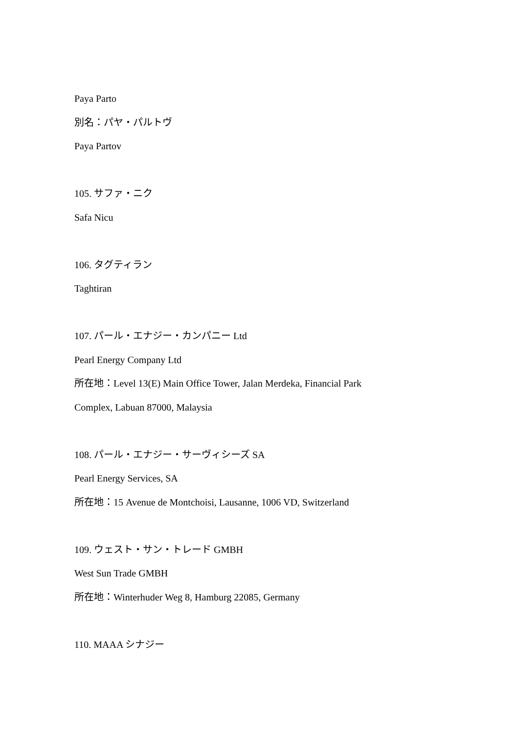Paya Parto
別名：パヤ・パルトヴ
Paya Partov
105. サファ・ニク
Safa Nicu
106. タグティラン
Taghtiran
107. パール・エナジー・カンパニー Ltd
Pearl Energy Company Ltd
所在地：Level 13(E) Main Office Tower, Jalan Merdeka, Financial Park
Complex, Labuan 87000, Malaysia
108. パール・エナジー・サーヴィシーズ SA
Pearl Energy Services, SA
所在地：15 Avenue de Montchoisi, Lausanne, 1006 VD, Switzerland
109. ウェスト・サン・トレード GMBH
West Sun Trade GMBH
所在地：Winterhuder Weg 8, Hamburg 22085, Germany
110. MAAA シナジー